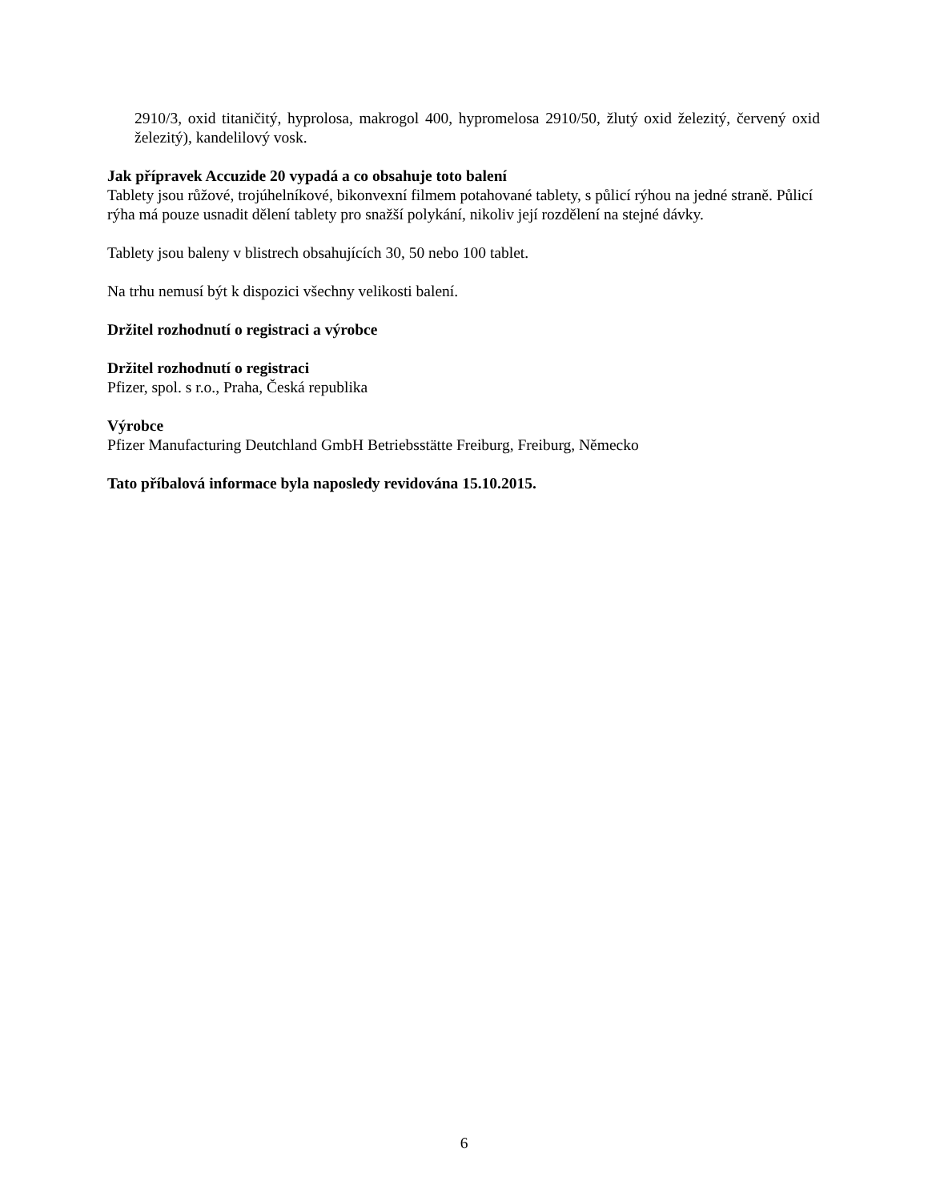2910/3, oxid titaničitý, hyprolosa, makrogol 400, hypromelosa 2910/50, žlutý oxid železitý, červený oxid železitý), kandelilový vosk.
Jak přípravek Accuzide 20 vypadá a co obsahuje toto balení
Tablety jsou růžové, trojúhelníkové, bikonvexní filmem potahované tablety, s půlicí rýhou na jedné straně. Půlicí rýha má pouze usnadit dělení tablety pro snažší polykání, nikoliv její rozdělení na stejné dávky.
Tablety jsou baleny v blistrech obsahujících 30, 50 nebo 100 tablet.
Na trhu nemusí být k dispozici všechny velikosti balení.
Držitel rozhodnutí o registraci a výrobce
Držitel rozhodnutí o registraci
Pfizer, spol. s r.o., Praha, Česká republika
Výrobce
Pfizer Manufacturing Deutchland GmbH Betriebsstätte Freiburg, Freiburg, Německo
Tato příbalová informace byla naposledy revidována 15.10.2015.
6